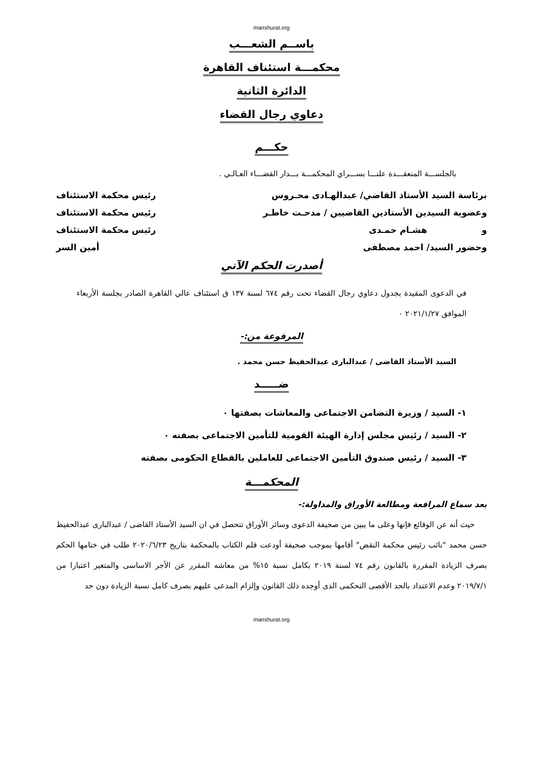manshurat.org
باســم الشعـــب
محكمـــة استئناف القاهرة
الدائرة الثانية
دعاوي رجال القضاء
حكـــم
بالجلســـة المنعقـــدة علنـــا بســـراي المحكمـــة بـــدار القضـــاء العـالـي .
برئاسة السيد الأستاذ القاضي/ عبدالهـادى محـروس رئيس محكمة الاستئناف
وعضوية السيدين الأستاذين القاضيين / مدحـت خاطـر رئيس محكمة الاستئناف
و هشـام حمـدى رئيس محكمة الاستئناف
وحضور السيد/ احمد مصطفى أمين السر
أصدرت الحكم الآتي
في الدعوى المقيدة بجدول دعاوي رجال القضاء تحت رقم ٦٧٤ لسنة ١٣٧ ق استئناف عالي القاهرة الصادر بجلسة الأربعاء الموافق ٢٠٢١/١/٢٧ ٠
المرفوعة من:-
السيد الأستاذ القاضى / عبدالبارى عبدالحفيظ حسن محمد .
ضـــــد
١- السيد / وزيرة التضامن الاجتماعى والمعاشات بصفتها ٠
٢- السيد / رئيس مجلس إدارة الهيئة القومية للتأمين الاجتماعى بصفته ٠
٣- السيد / رئيس صندوق التأمين الاجتماعى للعاملين بالقطاع الحكومى بصفته
المحكمـــة
بعد سماع المرافعة ومطالعة الأوراق والمداولة:-
حيث أنه عن الوقائع فإنها وعلى ما يبين من صحيفة الدعوى وسائر الأوراق تتحصل في ان السيد الأستاذ القاضى / عبدالبارى عبدالحفيظ حسن محمد "نائب رئيس محكمة النقض" أقامها بموجب صحيفة أودعت قلم الكتاب بالمحكمة بتاريخ ٢٠٢٠/٦/٢٣ طلب في ختامها الحكم بصرف الزيادة المقررة بالقانون رقم ٧٤ لسنة ٢٠١٩ بكامل نسبة ١٥% من معاشه المقرر عن الأجر الاساسى والمتغير اعتبارا من ٢٠١٩/٧/١ وعدم الاعتداد بالحد الأقصى التحكمى الذى أوجده ذلك القانون وإلزام المدعى عليهم بصرف كامل نسبة الزيادة دون حد
manshurat.org